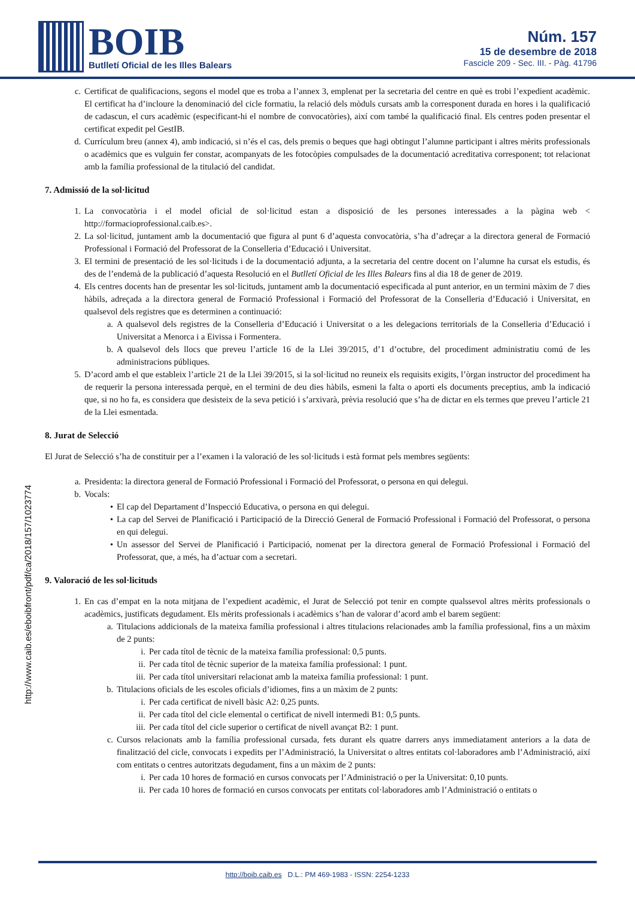BOIB
Butlletí Oficial de les Illes Balears
Núm. 157
15 de desembre de 2018
Fascicle 209 - Sec. III. - Pàg. 41796
c. Certificat de qualificacions, segons el model que es troba a l’annex 3, emplenat per la secretaria del centre en què es trobi l’expedient acadèmic. El certificat ha d’incloure la denominació del cicle formatiu, la relació dels mòduls cursats amb la corresponent durada en hores i la qualificació de cadascun, el curs acadèmic (especificant-hi el nombre de convocatòries), així com també la qualificació final. Els centres poden presentar el certificat expedit pel GestIB.
d. Currículum breu (annex 4), amb indicació, si n’és el cas, dels premis o beques que hagi obtingut l’alumne participant i altres mèrits professionals o acadèmics que es vulguin fer constar, acompanyats de les fotocòpies compulsades de la documentació acreditativa corresponent; tot relacionat amb la família professional de la titulació del candidat.
7. Admissió de la sol·licitud
1. La convocatòria i el model oficial de sol·licitud estan a disposició de les persones interessades a la pàgina web < http://formacioprofessional.caib.es>.
2. La sol·licitud, juntament amb la documentació que figura al punt 6 d’aquesta convocatòria, s’ha d’adreçar a la directora general de Formació Professional i Formació del Professorat de la Conselleria d’Educació i Universitat.
3. El termini de presentació de les sol·licituds i de la documentació adjunta, a la secretaria del centre docent on l’alumne ha cursat els estudis, és des de l’endemà de la publicació d’aquesta Resolució en el Butlletí Oficial de les Illes Balears fins al dia 18 de gener de 2019.
4. Els centres docents han de presentar les sol·licituds, juntament amb la documentació especificada al punt anterior, en un termini màxim de 7 dies hàbils, adreçada a la directora general de Formació Professional i Formació del Professorat de la Conselleria d’Educació i Universitat, en qualsevol dels registres que es determinen a continuació:
a. A qualsevol dels registres de la Conselleria d’Educació i Universitat o a les delegacions territorials de la Conselleria d’Educació i Universitat a Menorca i a Eivissa i Formentera.
b. A qualsevol dels llocs que preveu l’article 16 de la Llei 39/2015, d’1 d’octubre, del procediment administratiu comú de les administracions públiques.
5. D’acord amb el que estableix l’article 21 de la Llei 39/2015, si la sol·licitud no reuneix els requisits exigits, l’òrgan instructor del procediment ha de requerir la persona interessada perquè, en el termini de deu dies hàbils, esmeni la falta o aporti els documents preceptius, amb la indicació que, si no ho fa, es considera que desisteix de la seva petició i s’arxivarà, prèvia resolució que s’ha de dictar en els termes que preveu l’article 21 de la Llei esmentada.
8. Jurat de Selecció
El Jurat de Selecció s’ha de constituir per a l’examen i la valoració de les sol·licituds i està format pels membres següents:
a. Presidenta: la directora general de Formació Professional i Formació del Professorat, o persona en qui delegui.
b. Vocals:
• El cap del Departament d’Inspecció Educativa, o persona en qui delegui.
• La cap del Servei de Planificació i Participació de la Direcció General de Formació Professional i Formació del Professorat, o persona en qui delegui.
• Un assessor del Servei de Planificació i Participació, nomenat per la directora general de Formació Professional i Formació del Professorat, que, a més, ha d’actuar com a secretari.
9. Valoració de les sol·licituds
1. En cas d’empat en la nota mitjana de l’expedient acadèmic, el Jurat de Selecció pot tenir en compte qualssevol altres mèrits professionals o acadèmics, justificats degudament. Els mèrits professionals i acadèmics s’han de valorar d’acord amb el barem següent:
a. Titulacions addicionals de la mateixa família professional i altres titulacions relacionades amb la família professional, fins a un màxim de 2 punts:
i. Per cada títol de tècnic de la mateixa família professional: 0,5 punts.
ii. Per cada títol de tècnic superior de la mateixa família professional: 1 punt.
iii. Per cada títol universitari relacionat amb la mateixa família professional: 1 punt.
b. Titulacions oficials de les escoles oficials d’idiomes, fins a un màxim de 2 punts:
i. Per cada certificat de nivell bàsic A2: 0,25 punts.
ii. Per cada títol del cicle elemental o certificat de nivell intermedi B1: 0,5 punts.
iii. Per cada títol del cicle superior o certificat de nivell avançat B2: 1 punt.
c. Cursos relacionats amb la família professional cursada, fets durant els quatre darrers anys immediatament anteriors a la data de finalització del cicle, convocats i expedits per l’Administració, la Universitat o altres entitats col·laboradores amb l’Administració, així com entitats o centres autoritzats degudament, fins a un màxim de 2 punts:
i. Per cada 10 hores de formació en cursos convocats per l’Administració o per la Universitat: 0,10 punts.
ii. Per cada 10 hores de formació en cursos convocats per entitats col·laboradores amb l’Administració o entitats o
http://www.caib.es/eboibfront/pdf/ca/2018/157/1023774
http://boib.caib.es D.L.: PM 469-1983 - ISSN: 2254-1233